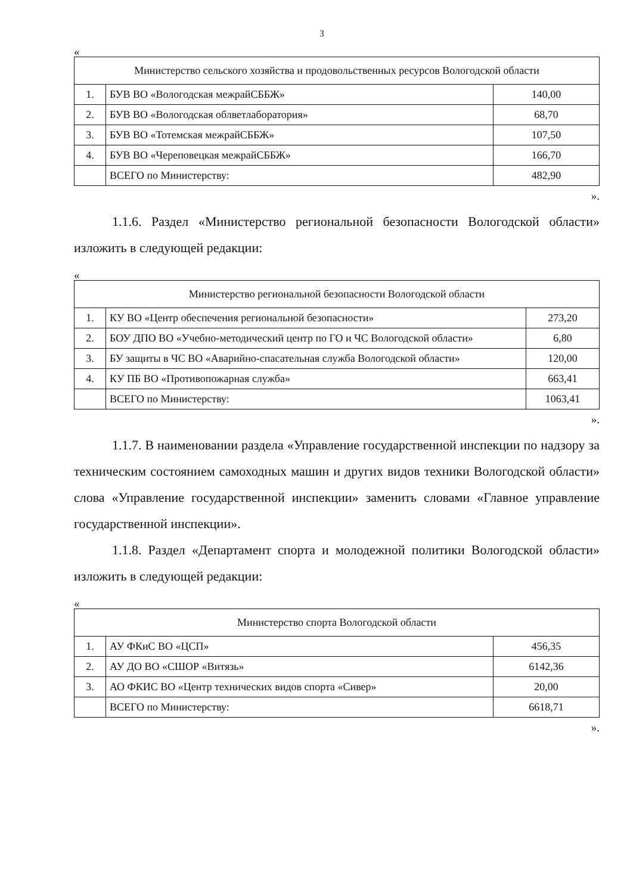3
«
| Министерство сельского хозяйства и продовольственных ресурсов Вологодской области | | |
| --- | --- | --- |
| 1. | БУВ ВО «Вологодская межрайСББЖ» | 140,00 |
| 2. | БУВ ВО «Вологодская облветлаборатория» | 68,70 |
| 3. | БУВ ВО «Тотемская межрайСББЖ» | 107,50 |
| 4. | БУВ ВО «Череповецкая межрайСББЖ» | 166,70 |
| | ВСЕГО по Министерству: | 482,90 |
».
1.1.6. Раздел «Министерство региональной безопасности Вологодской области» изложить в следующей редакции:
«
| Министерство региональной безопасности Вологодской области | | |
| --- | --- | --- |
| 1. | КУ ВО «Центр обеспечения региональной безопасности» | 273,20 |
| 2. | БОУ ДПО ВО «Учебно-методический центр по ГО и ЧС Вологодской области» | 6,80 |
| 3. | БУ защиты в ЧС ВО «Аварийно-спасательная служба Вологодской области» | 120,00 |
| 4. | КУ ПБ ВО «Противопожарная служба» | 663,41 |
| | ВСЕГО по Министерству: | 1063,41 |
».
1.1.7. В наименовании раздела «Управление государственной инспекции по надзору за техническим состоянием самоходных машин и других видов техники Вологодской области» слова «Управление государственной инспекции» заменить словами «Главное управление государственной инспекции».
1.1.8. Раздел «Департамент спорта и молодежной политики Вологодской области» изложить в следующей редакции:
«
| Министерство спорта Вологодской области | | |
| --- | --- | --- |
| 1. | АУ ФКиС ВО «ЦСП» | 456,35 |
| 2. | АУ ДО ВО «СШОР «Витязь» | 6142,36 |
| 3. | АО ФКИС ВО «Центр технических видов спорта «Сивер» | 20,00 |
| | ВСЕГО по Министерству: | 6618,71 |
».